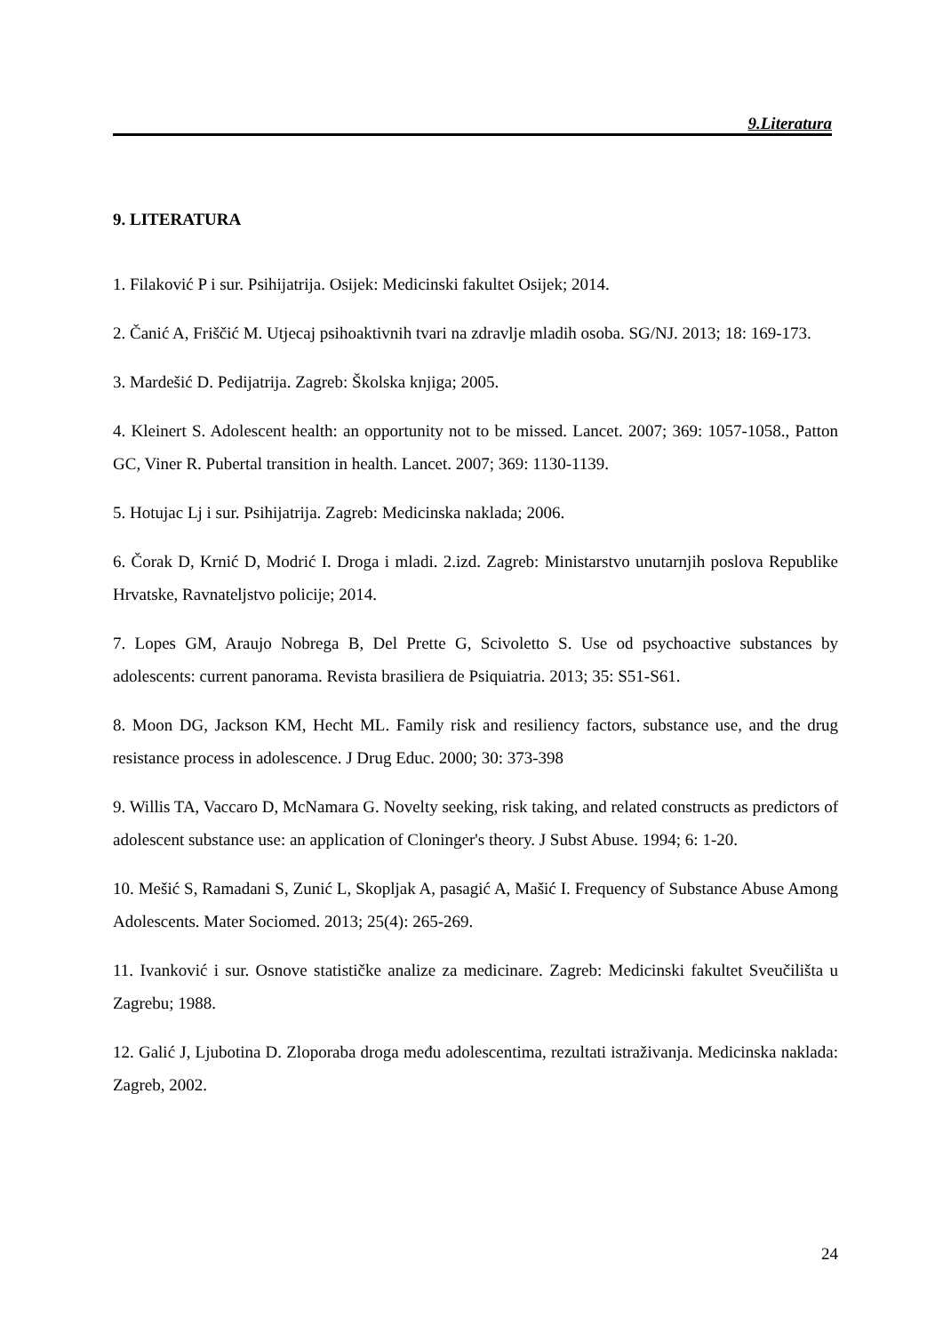9.Literatura
9. LITERATURA
1. Filaković P i sur. Psihijatrija. Osijek: Medicinski fakultet Osijek; 2014.
2. Čanić A, Friščić M. Utjecaj psihoaktivnih tvari na zdravlje mladih osoba. SG/NJ. 2013; 18: 169-173.
3. Mardešić D. Pedijatrija. Zagreb: Školska knjiga; 2005.
4. Kleinert S. Adolescent health: an opportunity not to be missed. Lancet. 2007; 369: 1057-1058., Patton GC, Viner R. Pubertal transition in health. Lancet. 2007; 369: 1130-1139.
5. Hotujac Lj i sur. Psihijatrija. Zagreb: Medicinska naklada; 2006.
6. Čorak D, Krnić D, Modrić I. Droga i mladi. 2.izd. Zagreb: Ministarstvo unutarnjih poslova Republike Hrvatske, Ravnateljstvo policije; 2014.
7. Lopes GM, Araujo Nobrega B, Del Prette G, Scivoletto S. Use od psychoactive substances by adolescents: current panorama. Revista brasiliera de Psiquiatria. 2013; 35: S51-S61.
8. Moon DG, Jackson KM, Hecht ML. Family risk and resiliency factors, substance use, and the drug resistance process in adolescence. J Drug Educ. 2000; 30: 373-398
9. Willis TA, Vaccaro D, McNamara G. Novelty seeking, risk taking, and related constructs as predictors of adolescent substance use: an application of Cloninger's theory. J Subst Abuse. 1994; 6: 1-20.
10. Mešić S, Ramadani S, Zunić L, Skopljak A, pasagić A, Mašić I. Frequency of Substance Abuse Among Adolescents. Mater Sociomed. 2013; 25(4): 265-269.
11. Ivanković i sur. Osnove statističke analize za medicinare. Zagreb: Medicinski fakultet Sveučilišta u Zagrebu; 1988.
12. Galić J, Ljubotina D. Zloporaba droga među adolescentima, rezultati istraživanja. Medicinska naklada: Zagreb, 2002.
24